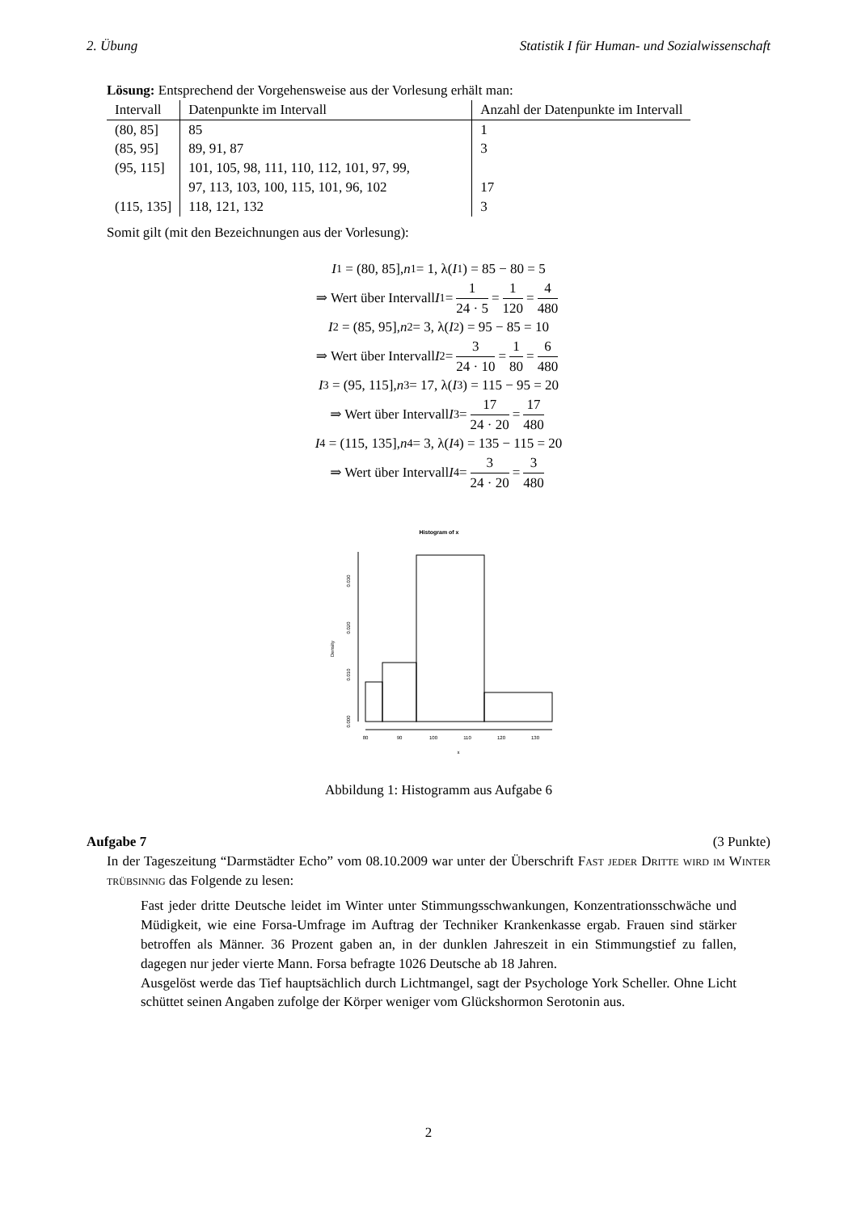2. Übung Statistik I für Human- und Sozialwissenschaft
Lösung: Entsprechend der Vorgehensweise aus der Vorlesung erhält man:
| Intervall | Datenpunkte im Intervall | Anzahl der Datenpunkte im Intervall |
| --- | --- | --- |
| (80, 85] | 85 | 1 |
| (85, 95] | 89, 91, 87 | 3 |
| (95, 115] | 101, 105, 98, 111, 110, 112, 101, 97, 99, 97, 113, 103, 100, 115, 101, 96, 102 | 17 |
| (115, 135] | 118, 121, 132 | 3 |
Somit gilt (mit den Bezeichnungen aus der Vorlesung):
I<sub>1</sub> = (80, 85], n<sub>1</sub> = 1, λ(I<sub>1</sub>) = 85 − 80 = 5
⇒ Wert über Intervall I<sub>1</sub> = 1 24 · 5 = 1 120 = 4 480
I<sub>2</sub> = (85, 95], n<sub>2</sub> = 3, λ(I<sub>2</sub>) = 95 − 85 = 10
⇒ Wert über Intervall I<sub>2</sub> = 3 24 · 10 = 1 80 = 6 480
I<sub>3</sub> = (95, 115], n<sub>3</sub> = 17, λ(I<sub>3</sub>) = 115 − 95 = 20
⇒ Wert über Intervall I<sub>3</sub> = 17 24 · 20 = 17 480
I<sub>4</sub> = (115, 135], n<sub>4</sub> = 3, λ(I<sub>4</sub>) = 135 − 115 = 20
⇒ Wert über Intervall I<sub>4</sub> = 3 24 · 20 = 3 480
Histogram of x
Density
0.000
0.010
0.020
0.030
80
90
100
110
120
130
x
Abbildung 1: Histogramm aus Aufgabe 6
Aufgabe 7 (3 Punkte)
In der Tageszeitung “Darmstädter Echo” vom 08.10.2009 war unter der Überschrift Fast jeder Dritte wird im Winter trübsinnig das Folgende zu lesen:
Fast jeder dritte Deutsche leidet im Winter unter Stimmungsschwankungen, Konzentrationsschwäche und Müdigkeit, wie eine Forsa-Umfrage im Auftrag der Techniker Krankenkasse ergab. Frauen sind stärker betroffen als Männer. 36 Prozent gaben an, in der dunklen Jahreszeit in ein Stimmungstief zu fallen, dagegen nur jeder vierte Mann. Forsa befragte 1026 Deutsche ab 18 Jahren.
Ausgelöst werde das Tief hauptsächlich durch Lichtmangel, sagt der Psychologe York Scheller. Ohne Licht schüttet seinen Angaben zufolge der Körper weniger vom Glückshormon Serotonin aus.
2